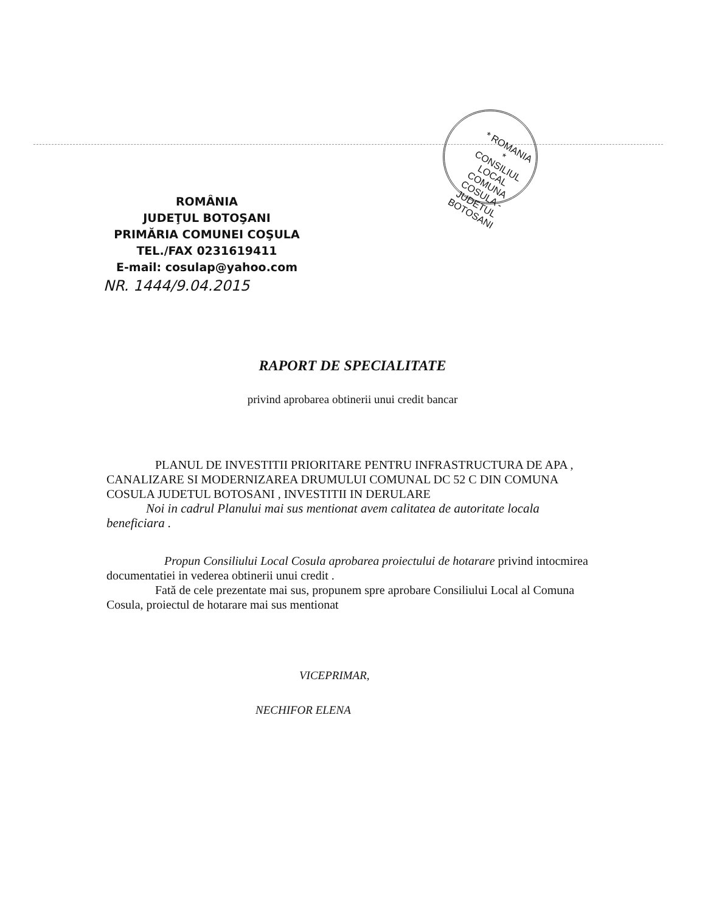* ROMANIA * CONSILIUL LOCAL COMUNA COSULA - JUDETUL BOTOSANI
ROMÂNIA
JUDEŢUL BOTOŞANI
PRIMĂRIA COMUNEI COŞULA
TEL./FAX 0231619411
E-mail: cosulap@yahoo.com
NR. 1444/9.04.2015
RAPORT DE SPECIALITATE
privind aprobarea obtinerii unui credit bancar
PLANUL DE INVESTITII PRIORITARE PENTRU INFRASTRUCTURA DE APA , CANALIZARE SI MODERNIZAREA DRUMULUI COMUNAL DC 52 C DIN COMUNA COSULA JUDETUL BOTOSANI , INVESTITII IN DERULARE
Noi in cadrul Planului mai sus mentionat avem calitatea de autoritate locala beneficiara .
Propun Consiliului Local Cosula aprobarea proiectului de hotarare privind intocmirea documentatiei in vederea obtinerii unui credit .
Fată de cele prezentate mai sus, propunem spre aprobare Consiliului Local al Comuna Cosula, proiectul de hotarare mai sus mentionat
VICEPRIMAR,
NECHIFOR ELENA